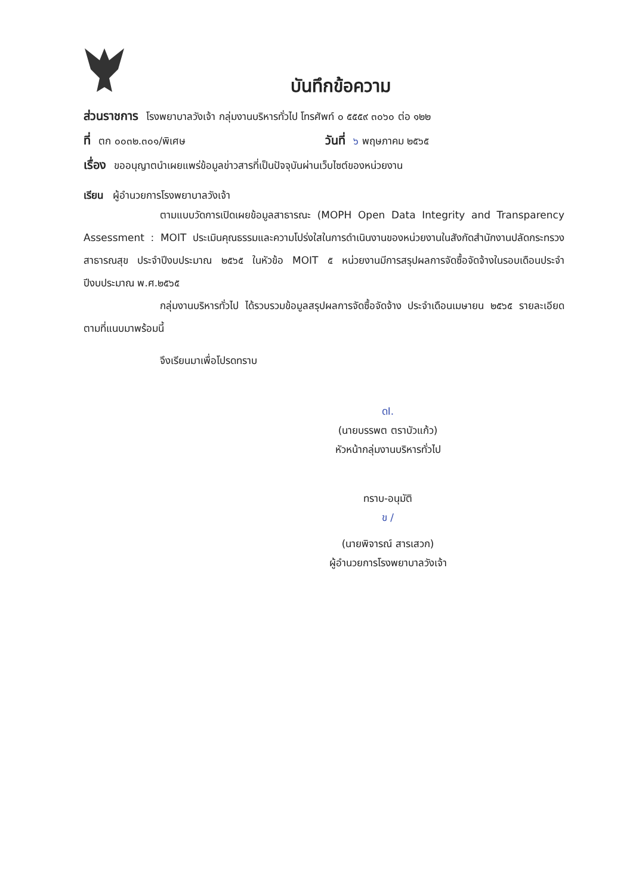บันทึกข้อความ
ส่วนราชการ โรงพยาบาลวังเจ้า กลุ่มงานบริหารทั่วไป โทรศัพท์ ๐ ๕๕๕๙ ๓๐๖๐ ต่อ ๑๒๒
ที่ ตก ๐๐๓๒.๓๐๑/พิเศษ วันที่ ๖ พฤษภาคม ๒๕๖๕
เรื่อง ขออนุญาตนำเผยแพร่ข้อมูลข่าวสารที่เป็นปัจจุบันผ่านเว็บไซต์ของหน่วยงาน
เรียน ผู้อำนวยการโรงพยาบาลวังเจ้า
ตามแบบวัดการเปิดเผยข้อมูลสาธารณะ (MOPH Open Data Integrity and Transparency Assessment : MOIT ประเมินคุณธรรมและความโปร่งใสในการดำเนินงานของหน่วยงานในสังกัดสำนักงานปลัดกระทรวงสาธารณสุข ประจำปีงบประมาณ ๒๕๖๕ ในหัวข้อ MOIT ๕ หน่วยงานมีการสรุปผลการจัดซื้อจัดจ้างในรอบเดือนประจำปีงบประมาณ พ.ศ.๒๕๖๕
กลุ่มงานบริหารทั่วไป ได้รวบรวมข้อมูลสรุปผลการจัดซื้อจัดจ้าง ประจำเดือนเมษายน ๒๕๖๕ รายละเอียดตามที่แนบมาพร้อมนี้
จึงเรียนมาเพื่อโปรดทราบ
ดI.
(นายบรรพต ตราบัวแก้ว)
หัวหน้ากลุ่มงานบริหารทั่วไป
ทราบ-อนุมัติ
ข /
(นายพิจารณ์ สารเสวก)
ผู้อำนวยการโรงพยาบาลวังเจ้า